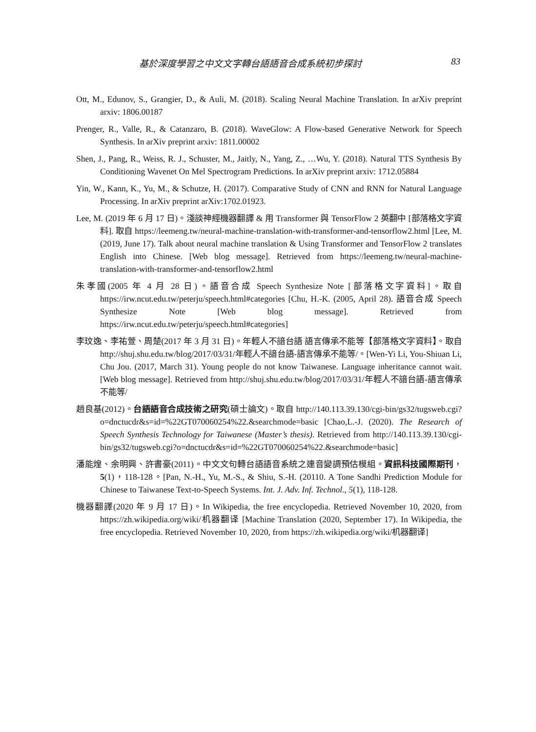基於深度學習之中文文字轉台語語音合成系統初步探討 83
Ott, M., Edunov, S., Grangier, D., & Auli, M. (2018). Scaling Neural Machine Translation. In arXiv preprint arxiv: 1806.00187
Prenger, R., Valle, R., & Catanzaro, B. (2018). WaveGlow: A Flow-based Generative Network for Speech Synthesis. In arXiv preprint arxiv: 1811.00002
Shen, J., Pang, R., Weiss, R. J., Schuster, M., Jaitly, N., Yang, Z., …Wu, Y. (2018). Natural TTS Synthesis By Conditioning Wavenet On Mel Spectrogram Predictions. In arXiv preprint arxiv: 1712.05884
Yin, W., Kann, K., Yu, M., & Schutze, H. (2017). Comparative Study of CNN and RNN for Natural Language Processing. In arXiv preprint arXiv:1702.01923.
Lee, M. (2019 年 6 月 17 日)。淺談神經機器翻譯 & 用 Transformer 與 TensorFlow 2 英翻中 [部落格文字資料]. 取自 https://leemeng.tw/neural-machine-translation-with-transformer-and-tensorflow2.html [Lee, M. (2019, June 17). Talk about neural machine translation & Using Transformer and TensorFlow 2 translates English into Chinese. [Web blog message]. Retrieved from https://leemeng.tw/neural-machine-translation-with-transformer-and-tensorflow2.html
朱孝國(2005 年 4 月 28 日)。語音合成 Speech Synthesize Note [部落格文字資料]。取自 https://irw.ncut.edu.tw/peterju/speech.html#categories [Chu, H.-K. (2005, April 28). 語音合成 Speech Synthesize Note [Web blog message]. Retrieved from https://irw.ncut.edu.tw/peterju/speech.html#categories]
李玟逸、李祐萱、周楚(2017 年 3 月 31 日)。年輕人不諳台語 語言傳承不能等【部落格文字資料】。取自 http://shuj.shu.edu.tw/blog/2017/03/31/年輕人不諳台語-語言傳承不能等/。[Wen-Yi Li, You-Shiuan Li, Chu Jou. (2017, March 31). Young people do not know Taiwanese. Language inheritance cannot wait. [Web blog message]. Retrieved from http://shuj.shu.edu.tw/blog/2017/03/31/年輕人不諳台語-語言傳承不能等/
趙良基(2012)。台語語音合成技術之研究(碩士論文)。取自 http://140.113.39.130/cgi-bin/gs32/tugsweb.cgi?o=dnctucdr&s=id=%22GT070060254%22.&searchmode=basic [Chao,L.-J. (2020). The Research of Speech Synthesis Technology for Taiwanese (Master’s thesis). Retrieved from http://140.113.39.130/cgi-bin/gs32/tugsweb.cgi?o=dnctucdr&s=id=%22GT070060254%22.&searchmode=basic]
潘能煌、余明興、許書豪(2011)。中文文句轉台語語音系統之連音變調預估模組。資訊科技國際期刊，5(1)，118-128。[Pan, N.-H., Yu, M.-S., & Shiu, S.-H. (20110. A Tone Sandhi Prediction Module for Chinese to Taiwanese Text-to-Speech Systems. Int. J. Adv. Inf. Technol., 5(1), 118-128.
機器翻譯(2020 年 9 月 17 日)。In Wikipedia, the free encyclopedia. Retrieved November 10, 2020, from https://zh.wikipedia.org/wiki/机器翻译 [Machine Translation (2020, September 17). In Wikipedia, the free encyclopedia. Retrieved November 10, 2020, from https://zh.wikipedia.org/wiki/机器翻译]